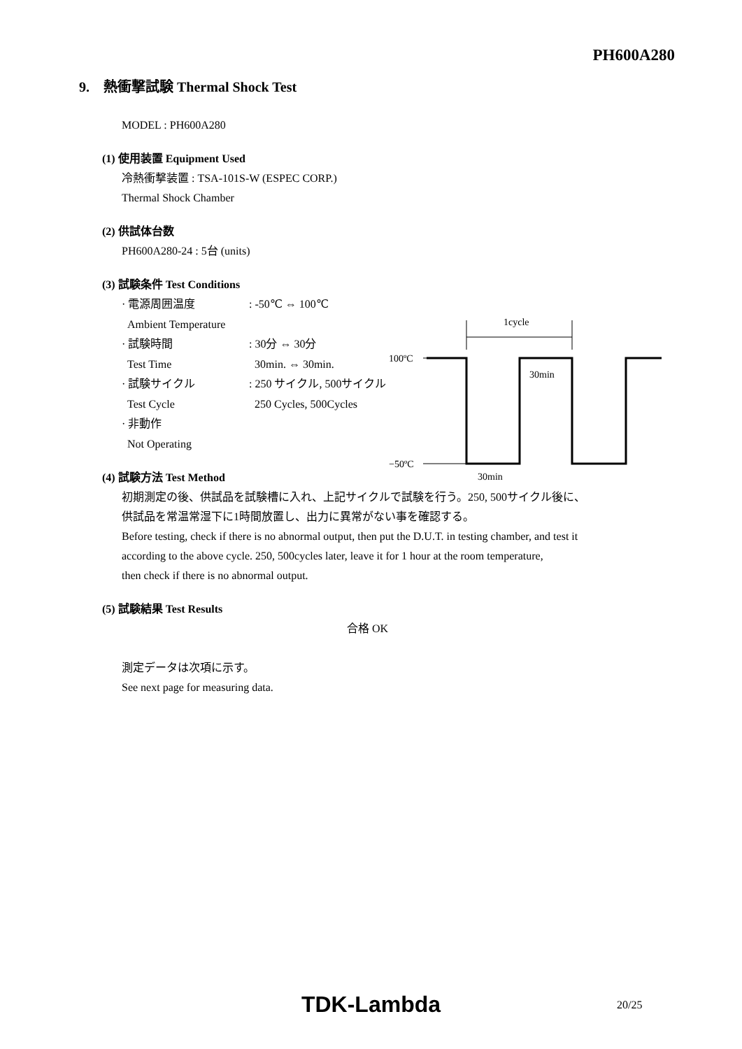PH600A280
9. 熱衝撃試験 Thermal Shock Test
MODEL : PH600A280
(1) 使用装置 Equipment Used
冷熱衝撃装置 : TSA-101S-W (ESPEC CORP.)
Thermal Shock Chamber
(2) 供試体台数
PH600A280-24 : 5台 (units)
(3) 試験条件 Test Conditions
· 電源周囲温度: -50℃ ⇔ 100℃
Ambient Temperature
· 試験時間: 30分 ⇔ 30分
Test Time 30min. ⇔ 30min.
· 試験サイクル: 250 サイクル, 500サイクル
Test Cycle 250 Cycles, 500Cycles
· 非動作
Not Operating
(4) 試験方法 Test Method
初期測定の後、供試品を試験槽に入れ、上記サイクルで試験を行う。250, 500サイクル後に、
供試品を常温常湿下に1時間放置し、出力に異常がない事を確認する。
Before testing, check if there is no abnormal output, then put the D.U.T. in testing chamber, and test it
according to the above cycle. 250, 500cycles later, leave it for 1 hour at the room temperature,
then check if there is no abnormal output.
(5) 試験結果 Test Results
合格 OK
測定データは次項に示す。
See next page for measuring data.
1cycle
100ºC
−50ºC
30min
30min
TDK-Lambda 20/25